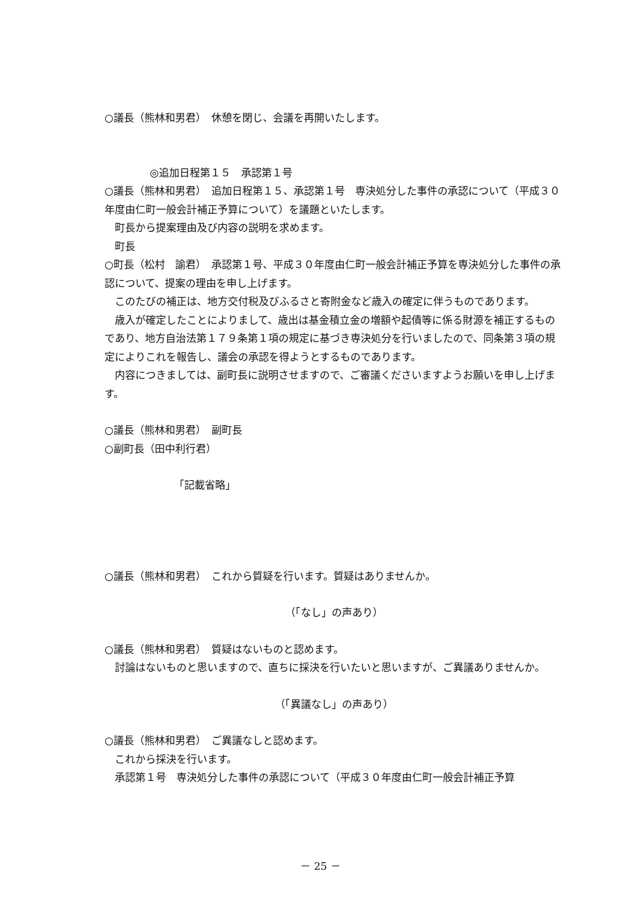○議長（熊林和男君）　休憩を閉じ、会議を再開いたします。
◎追加日程第１５　承認第１号
○議長（熊林和男君）　追加日程第１５、承認第１号　専決処分した事件の承認について（平成３０年度由仁町一般会計補正予算について）を議題といたします。
　町長から提案理由及び内容の説明を求めます。
　町長
○町長（松村　諭君）　承認第１号、平成３０年度由仁町一般会計補正予算を専決処分した事件の承認について、提案の理由を申し上げます。
　このたびの補正は、地方交付税及びふるさと寄附金など歳入の確定に伴うものであります。
　歳入が確定したことによりまして、歳出は基金積立金の増額や起債等に係る財源を補正するものであり、地方自治法第１７９条第１項の規定に基づき専決処分を行いましたので、同条第３項の規定によりこれを報告し、議会の承認を得ようとするものであります。
　内容につきましては、副町長に説明させますので、ご審議くださいますようお願いを申し上げます。
○議長（熊林和男君）　副町長
○副町長（田中利行君）
「記載省略」
○議長（熊林和男君）　これから質疑を行います。質疑はありませんか。
（「なし」の声あり）
○議長（熊林和男君）　質疑はないものと認めます。
　討論はないものと思いますので、直ちに採決を行いたいと思いますが、ご異議ありませんか。
（「異議なし」の声あり）
○議長（熊林和男君）　ご異議なしと認めます。
　これから採決を行います。
　承認第１号　専決処分した事件の承認について（平成３０年度由仁町一般会計補正予算
－ 25 －